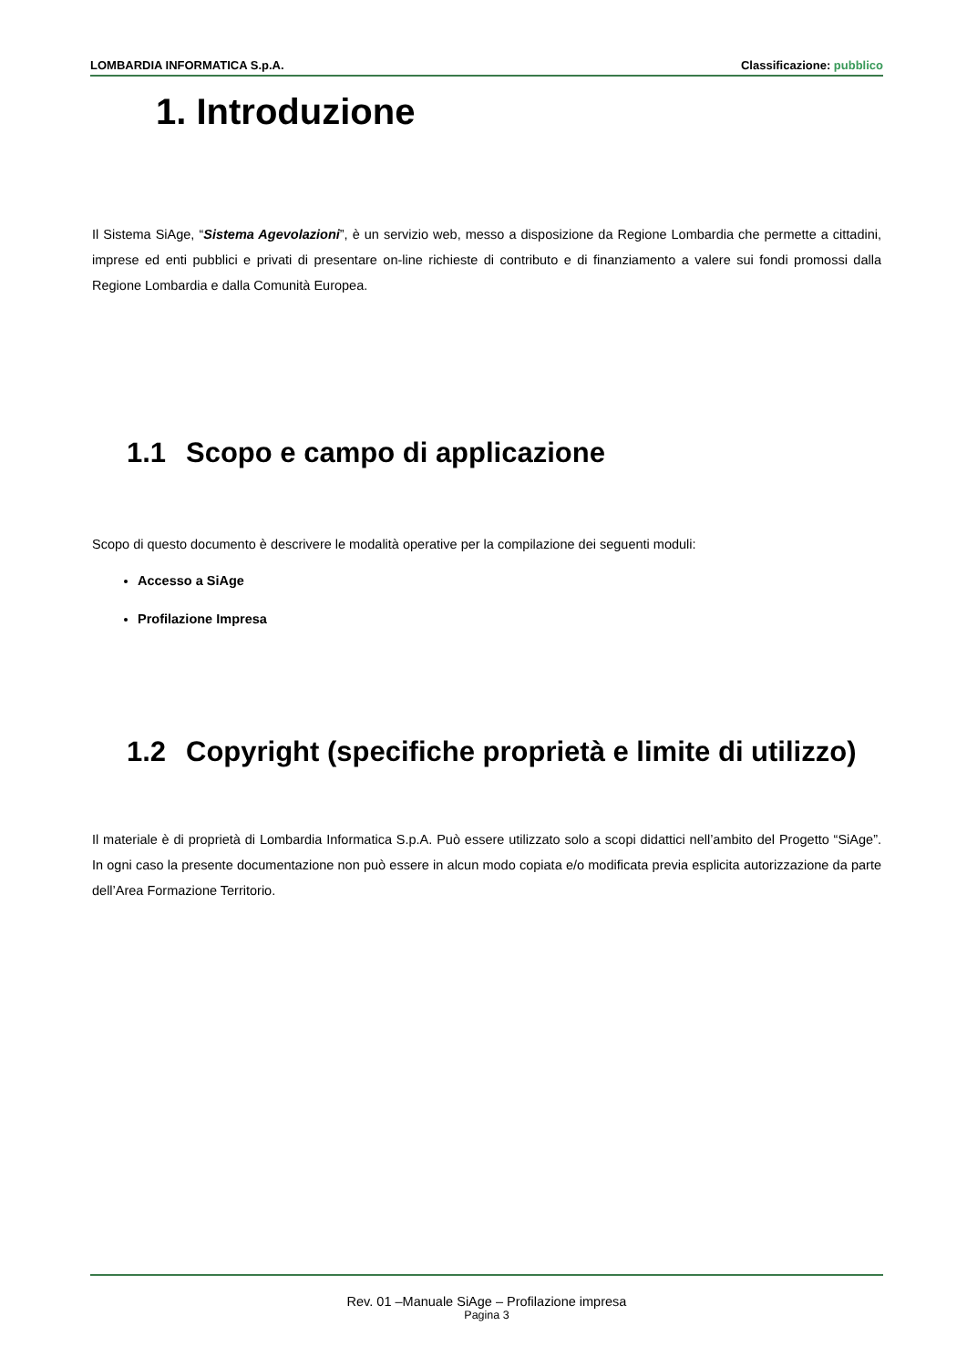LOMBARDIA INFORMATICA S.p.A. Classificazione: pubblico
1. Introduzione
Il Sistema SiAge, “Sistema Agevolazioni”, è un servizio web, messo a disposizione da Regione Lombardia che permette a cittadini, imprese ed enti pubblici e privati di presentare on-line richieste di contributo e di finanziamento a valere sui fondi promossi dalla Regione Lombardia e dalla Comunità Europea.
1.1 Scopo e campo di applicazione
Scopo di questo documento è descrivere le modalità operative per la compilazione dei seguenti moduli:
Accesso a SiAge
Profilazione Impresa
1.2 Copyright (specifiche proprietà e limite di utilizzo)
Il materiale è di proprietà di Lombardia Informatica S.p.A. Può essere utilizzato solo a scopi didattici nell’ambito del Progetto “SiAge”. In ogni caso la presente documentazione non può essere in alcun modo copiata e/o modificata previa esplicita autorizzazione da parte dell’Area Formazione Territorio.
Rev. 01 –Manuale SiAge – Profilazione impresa
Pagina 3